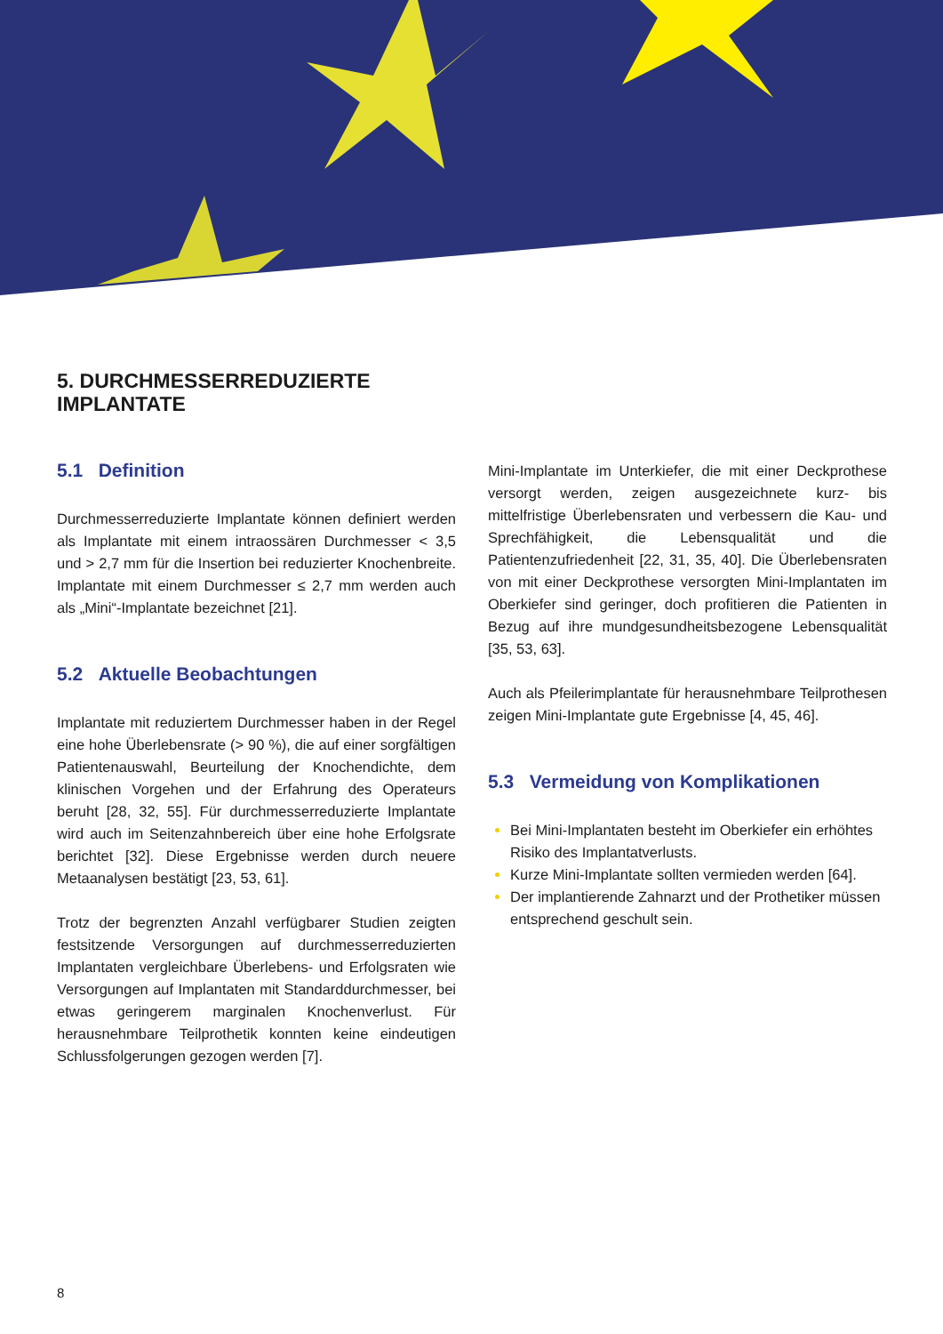5. DURCHMESSERREDUZIERTE
IMPLANTATE
5.1 Definition
Durchmesserreduzierte Implantate können definiert werden als Implantate mit einem intraossären Durchmesser < 3,5 und > 2,7 mm für die Insertion bei reduzierter Knochenbreite. Implantate mit einem Durchmesser ≤ 2,7 mm werden auch als „Mini“-Implantate bezeichnet [21].
5.2 Aktuelle Beobachtungen
Implantate mit reduziertem Durchmesser haben in der Regel eine hohe Überlebensrate (> 90 %), die auf einer sorgfältigen Patientenauswahl, Beurteilung der Knochendichte, dem klinischen Vorgehen und der Erfahrung des Operateurs beruht [28, 32, 55]. Für durchmesserreduzierte Implantate wird auch im Seitenzahnbereich über eine hohe Erfolgsrate berichtet [32]. Diese Ergebnisse werden durch neuere Metaanalysen bestätigt [23, 53, 61].
Trotz der begrenzten Anzahl verfügbarer Studien zeigten festsitzende Versorgungen auf durchmesserreduzierten Implantaten vergleichbare Überlebens- und Erfolgsraten wie Versorgungen auf Implantaten mit Standarddurchmesser, bei etwas geringerem marginalen Knochenverlust. Für herausnehmbare Teilprothetik konnten keine eindeutigen Schlussfolgerungen gezogen werden [7].
Mini-Implantate im Unterkiefer, die mit einer Deckprothese versorgt werden, zeigen ausgezeichnete kurz- bis mittelfristige Überlebensraten und verbessern die Kau- und Sprechfähigkeit, die Lebensqualität und die Patientenzufriedenheit [22, 31, 35, 40]. Die Überlebensraten von mit einer Deckprothese versorgten Mini-Implantaten im Oberkiefer sind geringer, doch profitieren die Patienten in Bezug auf ihre mundgesundheitsbezogene Lebensqualität [35, 53, 63].
Auch als Pfeilerimplantate für herausnehmbare Teilprothesen zeigen Mini-Implantate gute Ergebnisse [4, 45, 46].
5.3 Vermeidung von Komplikationen
Bei Mini-Implantaten besteht im Oberkiefer ein erhöhtes Risiko des Implantatverlusts.
Kurze Mini-Implantate sollten vermieden werden [64].
Der implantierende Zahnarzt und der Prothetiker müssen entsprechend geschult sein.
8